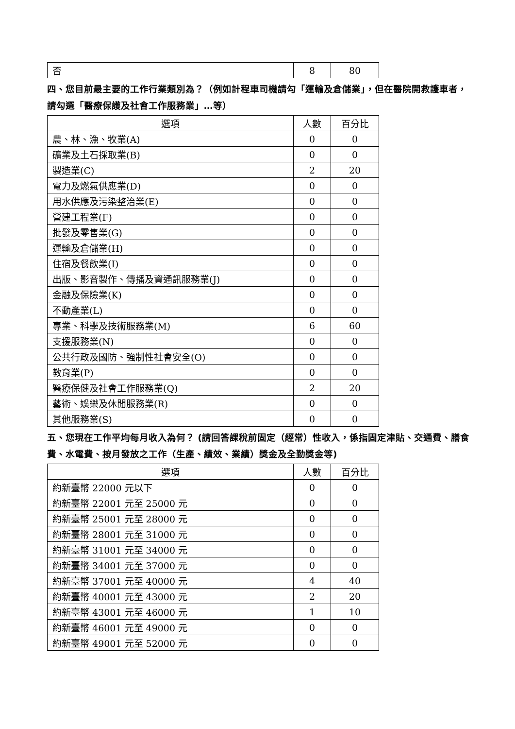| 否 | 8 | 80 |
四、您目前最主要的工作行業類別為？（例如計程車司機請勾「運輸及倉儲業」，但在醫院開救護車者，請勾選「醫療保護及社會工作服務業」…等）
| 選項 | 人數 | 百分比 |
| --- | --- | --- |
| 農、林、漁、牧業(A) | 0 | 0 |
| 礦業及土石採取業(B) | 0 | 0 |
| 製造業(C) | 2 | 20 |
| 電力及燃氣供應業(D) | 0 | 0 |
| 用水供應及污染整治業(E) | 0 | 0 |
| 營建工程業(F) | 0 | 0 |
| 批發及零售業(G) | 0 | 0 |
| 運輸及倉儲業(H) | 0 | 0 |
| 住宿及餐飲業(I) | 0 | 0 |
| 出版、影音製作、傳播及資通訊服務業(J) | 0 | 0 |
| 金融及保險業(K) | 0 | 0 |
| 不動產業(L) | 0 | 0 |
| 專業、科學及技術服務業(M) | 6 | 60 |
| 支援服務業(N) | 0 | 0 |
| 公共行政及國防、強制性社會安全(O) | 0 | 0 |
| 教育業(P) | 0 | 0 |
| 醫療保健及社會工作服務業(Q) | 2 | 20 |
| 藝術、娛樂及休閒服務業(R) | 0 | 0 |
| 其他服務業(S) | 0 | 0 |
五、您現在工作平均每月收入為何？ (請回答課稅前固定（經常）性收入，係指固定津貼、交通費、膳食費、水電費、按月發放之工作（生產、績效、業績）獎金及全勤獎金等)
| 選項 | 人數 | 百分比 |
| --- | --- | --- |
| 約新臺幣 22000 元以下 | 0 | 0 |
| 約新臺幣 22001 元至 25000 元 | 0 | 0 |
| 約新臺幣 25001 元至 28000 元 | 0 | 0 |
| 約新臺幣 28001 元至 31000 元 | 0 | 0 |
| 約新臺幣 31001 元至 34000 元 | 0 | 0 |
| 約新臺幣 34001 元至 37000 元 | 0 | 0 |
| 約新臺幣 37001 元至 40000 元 | 4 | 40 |
| 約新臺幣 40001 元至 43000 元 | 2 | 20 |
| 約新臺幣 43001 元至 46000 元 | 1 | 10 |
| 約新臺幣 46001 元至 49000 元 | 0 | 0 |
| 約新臺幣 49001 元至 52000 元 | 0 | 0 |